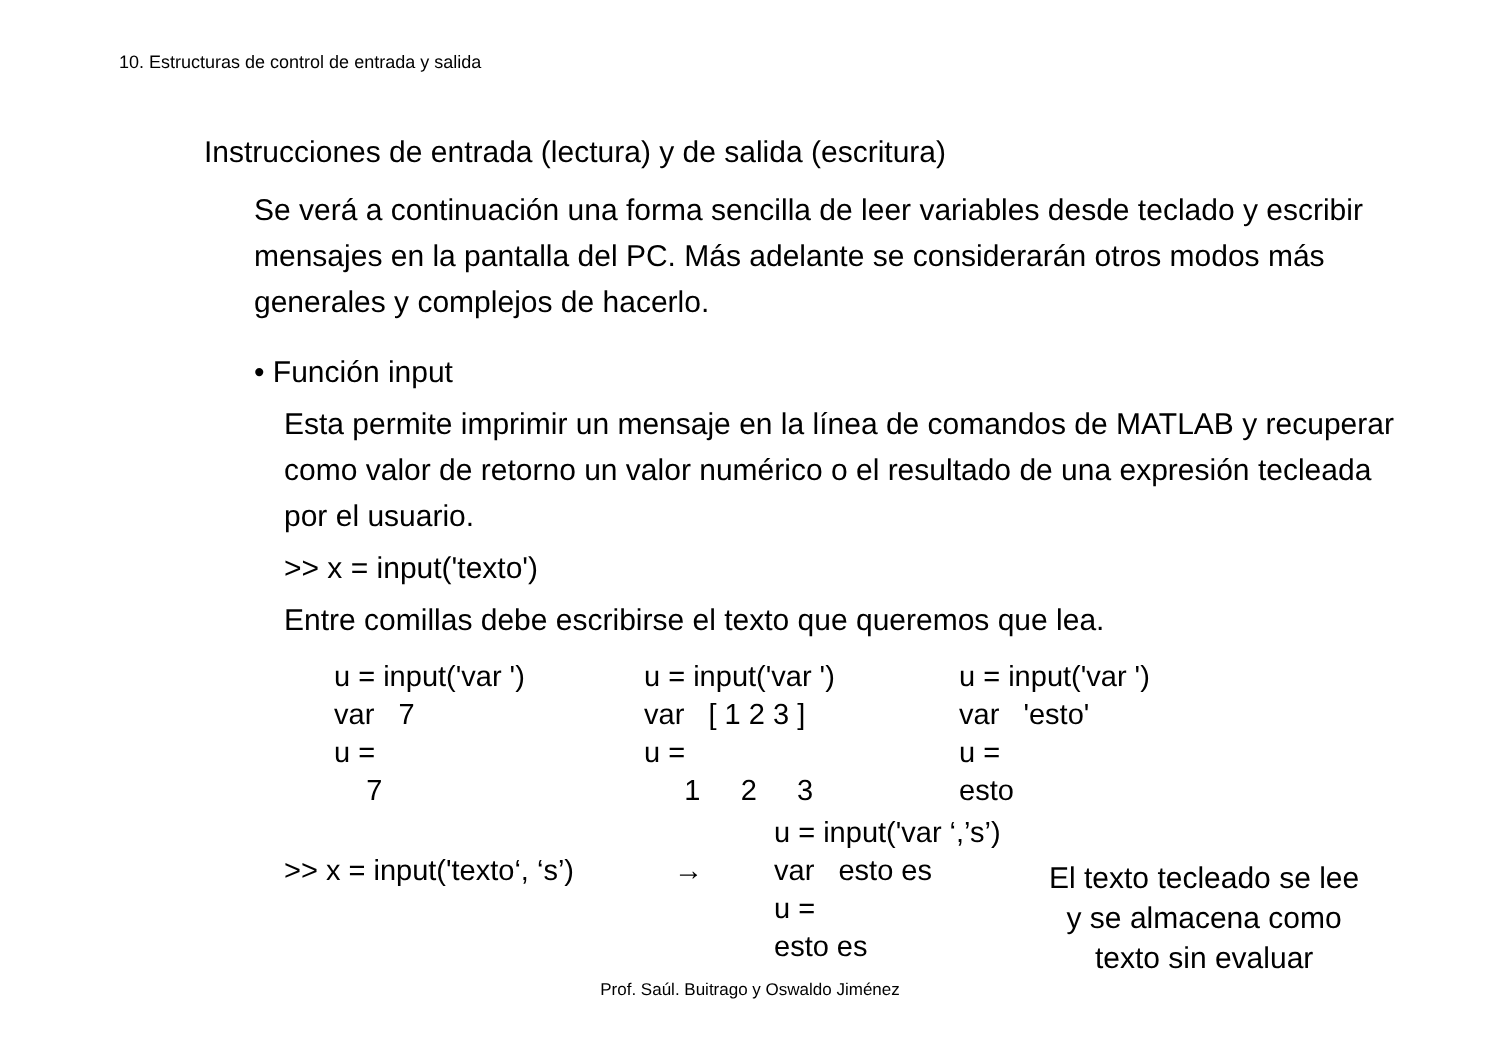10. Estructuras de control de entrada y salida
Instrucciones de entrada (lectura) y de salida (escritura)
Se verá a continuación una forma sencilla de leer variables desde teclado y escribir mensajes en la pantalla del PC. Más adelante se considerarán otros modos más generales y complejos de hacerlo.
• Función input
Esta permite imprimir un mensaje en la línea de comandos de MATLAB y recuperar como valor de retorno un valor numérico o el resultado de una expresión tecleada por el usuario.
>> x = input('texto')
Entre comillas debe escribirse el texto que queremos que lea.
u = input('var ') var 7 u = 7
u = input('var ') var [ 1 2 3 ] u = 1 2 3
u = input('var ') var 'esto' u = esto
>> x = input('texto‘, ‘s’)
→
u = input('var ‘,’s’) var esto es u = esto es
El texto tecleado se lee
y se almacena como
texto sin evaluar
Prof. Saúl. Buitrago y Oswaldo Jiménez